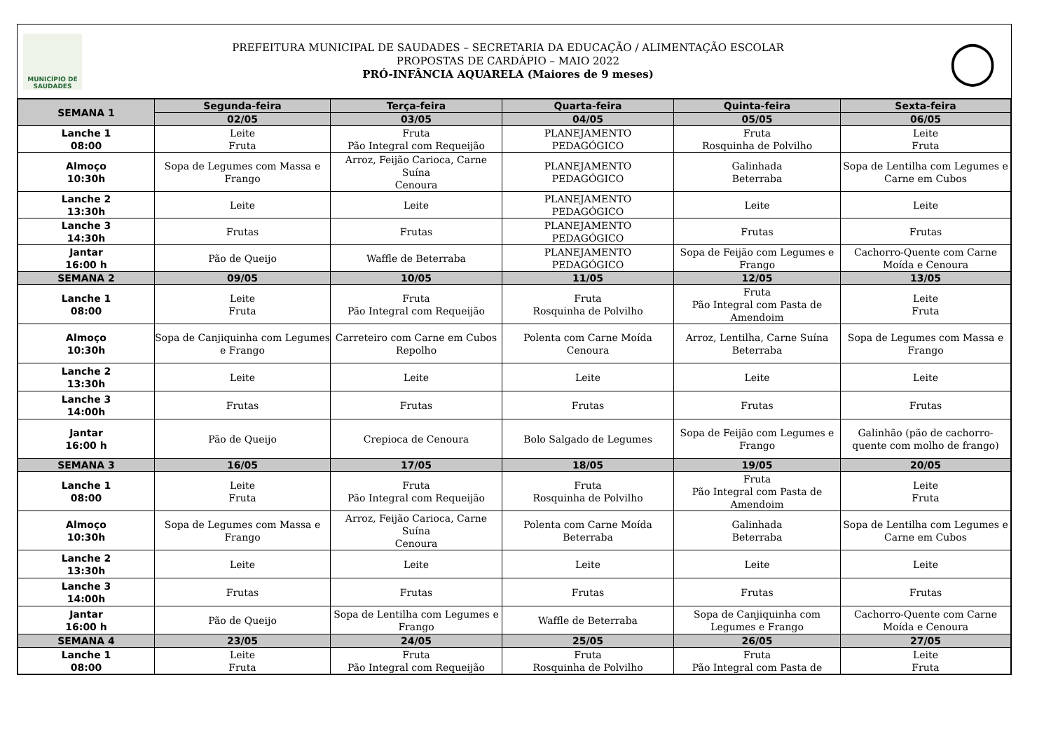MUNICÍPIO DE
SAUDADES
PREFEITURA MUNICIPAL DE SAUDADES – SECRETARIA DA EDUCAÇÃO / ALIMENTAÇÃO ESCOLAR
PROPOSTAS DE CARDÁPIO – MAIO 2022
PRÓ-INFÂNCIA AQUARELA (Maiores de 9 meses)
◯
| SEMANA 1 | Segunda-feira | Terça-feira | Quarta-feira | Quinta-feira | Sexta-feira |
| --- | --- | --- | --- | --- | --- |
| | 02/05 | 03/05 | 04/05 | 05/05 | 06/05 |
| Lanche 1 08:00 | Leite Fruta | Fruta Pão Integral com Requeijão | PLANEJAMENTO PEDAGÓGICO | Fruta Rosquinha de Polvilho | Leite Fruta |
| Almoço 10:30h | Sopa de Legumes com Massa e Frango | Arroz, Feijão Carioca, Carne Suína Cenoura | PLANEJAMENTO PEDAGÓGICO | Galinhada Beterraba | Sopa de Lentilha com Legumes e Carne em Cubos |
| Lanche 2 13:30h | Leite | Leite | PLANEJAMENTO PEDAGÓGICO | Leite | Leite |
| Lanche 3 14:30h | Frutas | Frutas | PLANEJAMENTO PEDAGÓGICO | Frutas | Frutas |
| Jantar 16:00 h | Pão de Queijo | Waffle de Beterraba | PLANEJAMENTO PEDAGÓGICO | Sopa de Feijão com Legumes e Frango | Cachorro-Quente com Carne Moída e Cenoura |
| SEMANA 2 | 09/05 | 10/05 | 11/05 | 12/05 | 13/05 |
| Lanche 1 08:00 | Leite Fruta | Fruta Pão Integral com Requeijão | Fruta Rosquinha de Polvilho | Fruta Pão Integral com Pasta de Amendoim | Leite Fruta |
| Almoço 10:30h | Sopa de Canjiquinha com Legumes e Frango | Carreteiro com Carne em Cubos Repolho | Polenta com Carne Moída Cenoura | Arroz, Lentilha, Carne Suína Beterraba | Sopa de Legumes com Massa e Frango |
| Lanche 2 13:30h | Leite | Leite | Leite | Leite | Leite |
| Lanche 3 14:00h | Frutas | Frutas | Frutas | Frutas | Frutas |
| Jantar 16:00 h | Pão de Queijo | Crepioca de Cenoura | Bolo Salgado de Legumes | Sopa de Feijão com Legumes e Frango | Galinhão (pão de cachorro-quente com molho de frango) |
| SEMANA 3 | 16/05 | 17/05 | 18/05 | 19/05 | 20/05 |
| Lanche 1 08:00 | Leite Fruta | Fruta Pão Integral com Requeijão | Fruta Rosquinha de Polvilho | Fruta Pão Integral com Pasta de Amendoim | Leite Fruta |
| Almoço 10:30h | Sopa de Legumes com Massa e Frango | Arroz, Feijão Carioca, Carne Suína Cenoura | Polenta com Carne Moída Beterraba | Galinhada Beterraba | Sopa de Lentilha com Legumes e Carne em Cubos |
| Lanche 2 13:30h | Leite | Leite | Leite | Leite | Leite |
| Lanche 3 14:00h | Frutas | Frutas | Frutas | Frutas | Frutas |
| Jantar 16:00 h | Pão de Queijo | Sopa de Lentilha com Legumes e Frango | Waffle de Beterraba | Sopa de Canjiquinha com Legumes e Frango | Cachorro-Quente com Carne Moída e Cenoura |
| SEMANA 4 | 23/05 | 24/05 | 25/05 | 26/05 | 27/05 |
| Lanche 1 08:00 | Leite Fruta | Fruta Pão Integral com Requeijão | Fruta Rosquinha de Polvilho | Fruta Pão Integral com Pasta de | Leite Fruta |